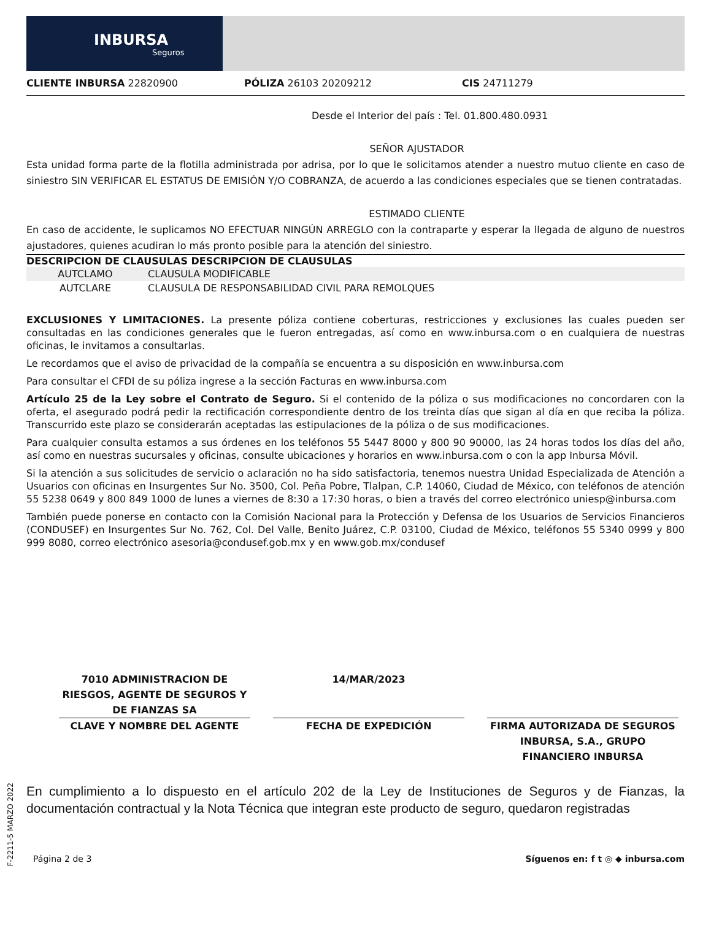F-2211-5 MARZO 2022
INBURSA
Seguros
CLIENTE INBURSA 22820900 PÓLIZA 26103 20209212 CIS 24711279
Desde el Interior del país : Tel. 01.800.480.0931
SEÑOR AJUSTADOR
Esta unidad forma parte de la flotilla administrada por adrisa, por lo que le solicitamos atender a nuestro mutuo cliente en caso de siniestro SIN VERIFICAR EL ESTATUS DE EMISIÓN Y/O COBRANZA, de acuerdo a las condiciones especiales que se tienen contratadas.
ESTIMADO CLIENTE
En caso de accidente, le suplicamos NO EFECTUAR NINGÚN ARREGLO con la contraparte y esperar la llegada de alguno de nuestros ajustadores, quienes acudiran lo más pronto posible para la atención del siniestro.
DESCRIPCION DE CLAUSULAS DESCRIPCION DE CLAUSULAS
| AUTCLAMO | CLAUSULA MODIFICABLE |
| AUTCLARE | CLAUSULA DE RESPONSABILIDAD CIVIL PARA REMOLQUES |
EXCLUSIONES Y LIMITACIONES. La presente póliza contiene coberturas, restricciones y exclusiones las cuales pueden ser consultadas en las condiciones generales que le fueron entregadas, así como en www.inbursa.com o en cualquiera de nuestras oficinas, le invitamos a consultarlas.
Le recordamos que el aviso de privacidad de la compañía se encuentra a su disposición en www.inbursa.com
Para consultar el CFDI de su póliza ingrese a la sección Facturas en www.inbursa.com
Artículo 25 de la Ley sobre el Contrato de Seguro. Si el contenido de la póliza o sus modificaciones no concordaren con la oferta, el asegurado podrá pedir la rectificación correspondiente dentro de los treinta días que sigan al día en que reciba la póliza. Transcurrido este plazo se considerarán aceptadas las estipulaciones de la póliza o de sus modificaciones.
Para cualquier consulta estamos a sus órdenes en los teléfonos 55 5447 8000 y 800 90 90000, las 24 horas todos los días del año, así como en nuestras sucursales y oficinas, consulte ubicaciones y horarios en www.inbursa.com o con la app Inbursa Móvil.
Si la atención a sus solicitudes de servicio o aclaración no ha sido satisfactoria, tenemos nuestra Unidad Especializada de Atención a Usuarios con oficinas en Insurgentes Sur No. 3500, Col. Peña Pobre, Tlalpan, C.P. 14060, Ciudad de México, con teléfonos de atención 55 5238 0649 y 800 849 1000 de lunes a viernes de 8:30 a 17:30 horas, o bien a través del correo electrónico uniesp@inbursa.com
También puede ponerse en contacto con la Comisión Nacional para la Protección y Defensa de los Usuarios de Servicios Financieros (CONDUSEF) en Insurgentes Sur No. 762, Col. Del Valle, Benito Juárez, C.P. 03100, Ciudad de México, teléfonos 55 5340 0999 y 800 999 8080, correo electrónico asesoria@condusef.gob.mx y en www.gob.mx/condusef
7010 ADMINISTRACION DE RIESGOS, AGENTE DE SEGUROS Y DE FIANZAS SA
CLAVE Y NOMBRE DEL AGENTE
14/MAR/2023
FECHA DE EXPEDICIÓN
FIRMA AUTORIZADA DE SEGUROS INBURSA, S.A., GRUPO FINANCIERO INBURSA
En cumplimiento a lo dispuesto en el artículo 202 de la Ley de Instituciones de Seguros y de Fianzas, la documentación contractual y la Nota Técnica que integran este producto de seguro, quedaron registradas
Página 2 de 3 Síguenos en: f t ◎ ◆ inbursa.com